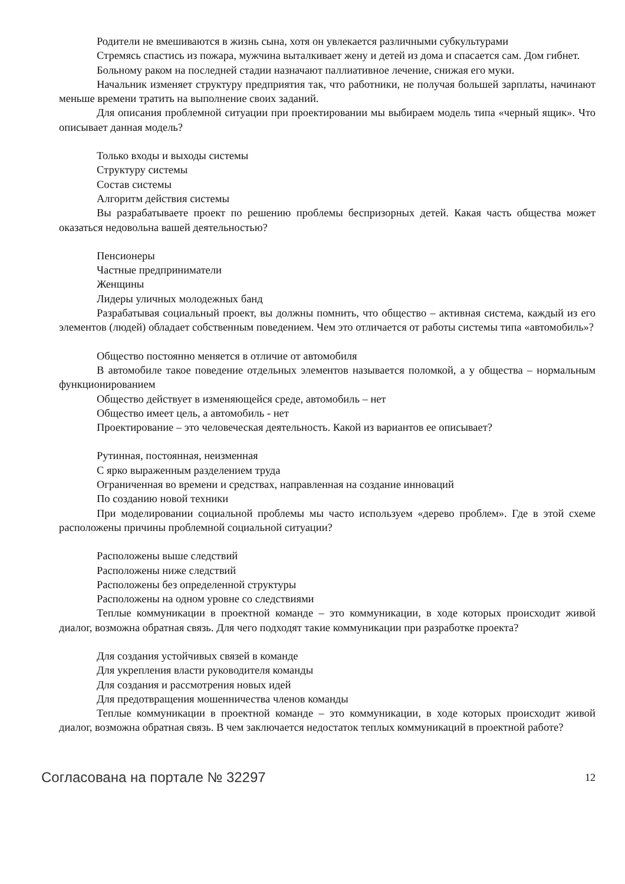Родители не вмешиваются в жизнь сына, хотя он увлекается различными субкультурами
Стремясь спастись из пожара, мужчина выталкивает жену и детей из дома и спасается сам. Дом гибнет.
Больному раком на последней стадии назначают паллиативное лечение, снижая его муки.
Начальник изменяет структуру предприятия так, что работники, не получая большей зарплаты, начинают меньше времени тратить на выполнение своих заданий.
Для описания проблемной ситуации при проектировании мы выбираем модель типа «черный ящик». Что описывает данная модель?
Только входы и выходы системы
Структуру системы
Состав системы
Алгоритм действия системы
Вы разрабатываете проект по решению проблемы беспризорных детей. Какая часть общества может оказаться недовольна вашей деятельностью?
Пенсионеры
Частные предприниматели
Женщины
Лидеры уличных молодежных банд
Разрабатывая социальный проект, вы должны помнить, что общество – активная система, каждый из его элементов (людей) обладает собственным поведением. Чем это отличается от работы системы типа «автомобиль»?
Общество постоянно меняется в отличие от автомобиля
В автомобиле такое поведение отдельных элементов называется поломкой, а у общества – нормальным функционированием
Общество действует в изменяющейся среде, автомобиль – нет
Общество имеет цель, а автомобиль - нет
Проектирование – это человеческая деятельность. Какой из вариантов ее описывает?
Рутинная, постоянная, неизменная
С ярко выраженным разделением труда
Ограниченная во времени и средствах, направленная на создание инноваций
По созданию новой техники
При моделировании социальной проблемы мы часто используем «дерево проблем». Где в этой схеме расположены причины проблемной социальной ситуации?
Расположены выше следствий
Расположены ниже следствий
Расположены без определенной структуры
Расположены на одном уровне со следствиями
Теплые коммуникации в проектной команде – это коммуникации, в ходе которых происходит живой диалог, возможна обратная связь. Для чего подходят такие коммуникации при разработке проекта?
Для создания устойчивых связей в команде
Для укрепления власти руководителя команды
Для создания и рассмотрения новых идей
Для предотвращения мошенничества членов команды
Теплые коммуникации в проектной команде – это коммуникации, в ходе которых происходит живой диалог, возможна обратная связь. В чем заключается недостаток теплых коммуникаций в проектной работе?
Согласована на портале № 32297 12